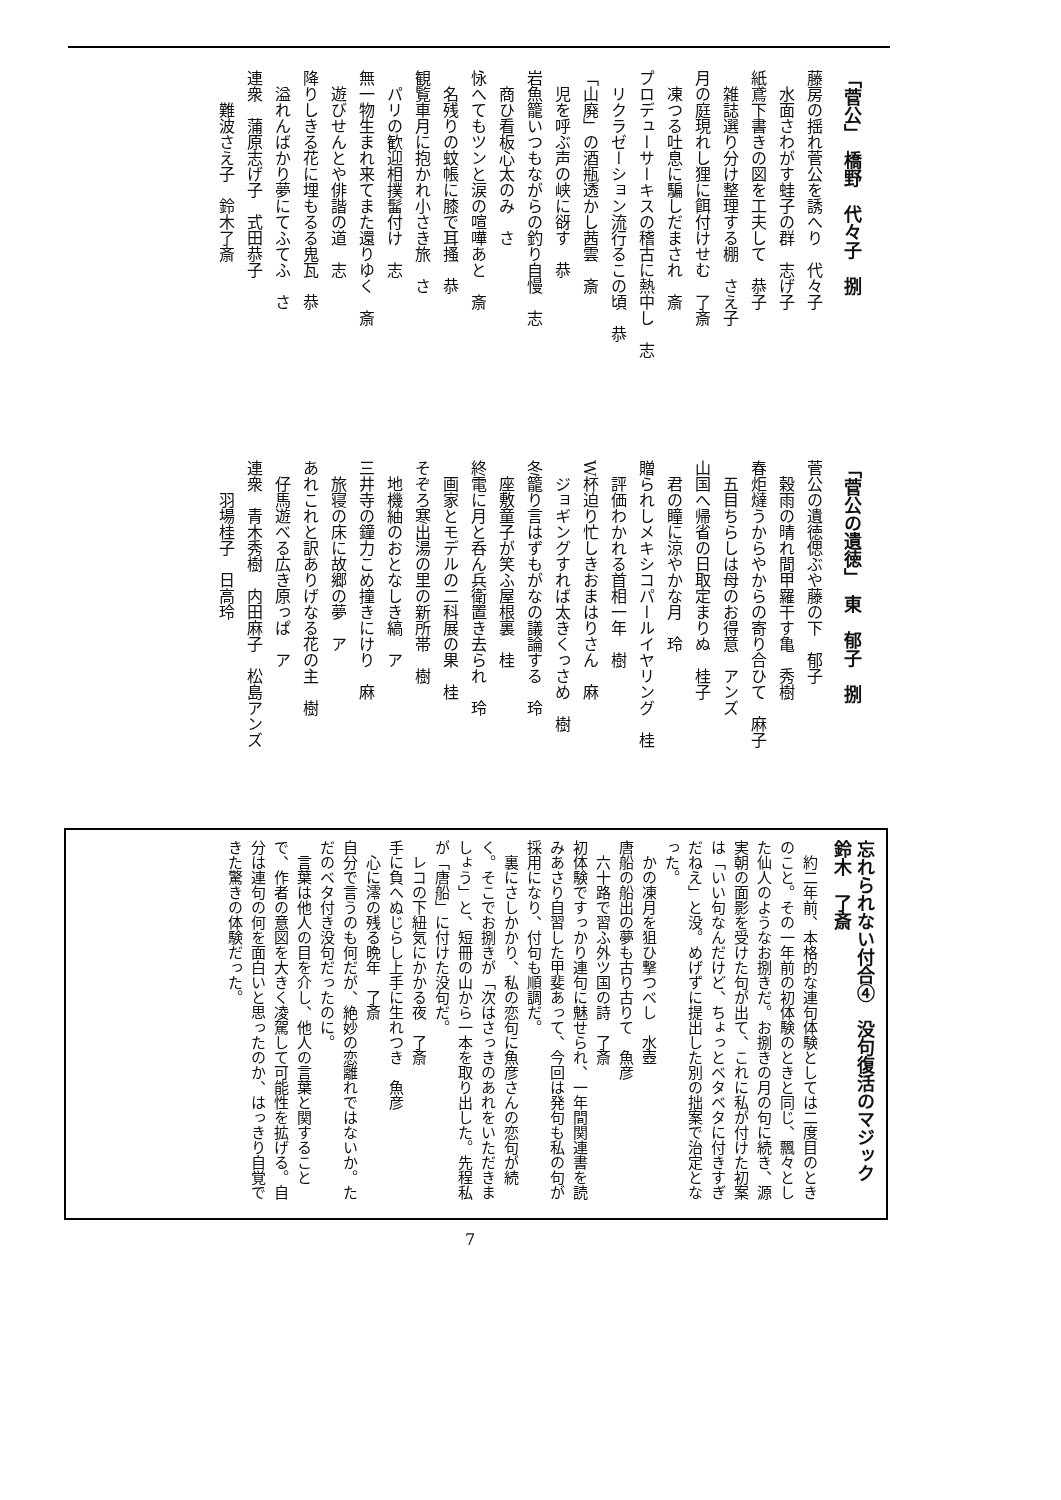「菅公」　橋野　代々子　捌
藤房の揺れ菅公を誘へり　代々子
　水面さわがす蛙子の群　志げ子
紙鳶下書きの図を工夫して　恭子
　雑誌選り分け整理する棚　さえ子
月の庭現れし狸に餌付けせむ　了斎
　凍つる吐息に騙しだまされ　斎
プロデューサーキスの稽古に熱中し　志
　リクラゼーション流行るこの頃　恭
「山廃」の酒瓶透かし茜雲　斎
　児を呼ぶ声の峡に谺す　恭
岩魚籠いつもながらの釣り自慢　志
　商ひ看板心太のみ　さ
怺へてもツンと涙の喧嘩あと　斎
　名残りの蚊帳に膝で耳搔　恭
観覧車月に抱かれ小さき旅　さ
　パリの歓迎相撲髷付け　志
無一物生まれ来てまた還りゆく　斎
　遊びせんとや俳諧の道　志
降りしきる花に埋もるる鬼瓦　恭
　溢れんばかり夢にてふてふ　さ
連衆　蒲原志げ子　式田恭子
　　難波さえ子　鈴木了斎
「菅公の遺徳」　東　郁子　捌
菅公の遺徳偲ぶや藤の下　郁子
　穀雨の晴れ間甲羅干す亀　秀樹
春炬燵うからやからの寄り合ひて　麻子
　五目ちらしは母のお得意　アンズ
山国へ帰省の日取定まりぬ　桂子
　君の瞳に涼やかな月　玲
贈られしメキシコパールイヤリング　桂
　評価わかれる首相一年　樹
W杯迫り忙しきおまはりさん　麻
　ジョギングすれば太きくっさめ　樹
冬籠り言はずもがなの議論する　玲
　座敷童子が笑ふ屋根裏　桂
終電に月と呑ん兵衛置き去られ　玲
　画家とモデルの二科展の果　桂
そぞろ寒出湯の里の新所帯　樹
　地機紬のおとなしき縞　ア
三井寺の鐘力こめ撞きにけり　麻
　旅寝の床に故郷の夢　ア
あれこれと訳ありげなる花の主　樹
　仔馬遊べる広き原っぱ　ア
連衆　青木秀樹　内田麻子　松島アンズ
　　羽場桂子　日高玲
忘れられない付合④　没句復活のマジック　鈴木　了斎
　約二年前、本格的な連句体験としては二度目のときのこと。その一年前の初体験のときと同じ、飄々とした仙人のようなお捌きだ。お捌きの月の句に続き、源実朝の面影を受けた句が出て、これに私が付けた初案は「いい句なんだけど、ちょっとベタベタに付きすぎだねえ」と没。めげずに提出した別の拙案で治定となった。
　かの凍月を狙ひ撃つべし　水壺
唐船の船出の夢も古り古りて　魚彦
　六十路で習ふ外ツ国の詩　了斎
初体験ですっかり連句に魅せられ、一年間関連書を読みあさり自習した甲斐あって、今回は発句も私の句が採用になり、付句も順調だ。
　裏にさしかかり、私の恋句に魚彦さんの恋句が続く。そこでお捌きが「次はさっきのあれをいただきましょう」と、短冊の山から一本を取り出した。先程私が「唐船」に付けた没句だ。
　レコの下紐気にかかる夜　了斎
手に負へぬじらし上手に生れつき　魚彦
　心に澪の残る晩年　了斎
自分で言うのも何だが、絶妙の恋離れではないか。ただのベタ付き没句だったのに。
　言葉は他人の目を介し、他人の言葉と関することで、作者の意図を大きく凌駕して可能性を拡げる。自分は連句の何を面白いと思ったのか、はっきり自覚できた驚きの体験だった。
7